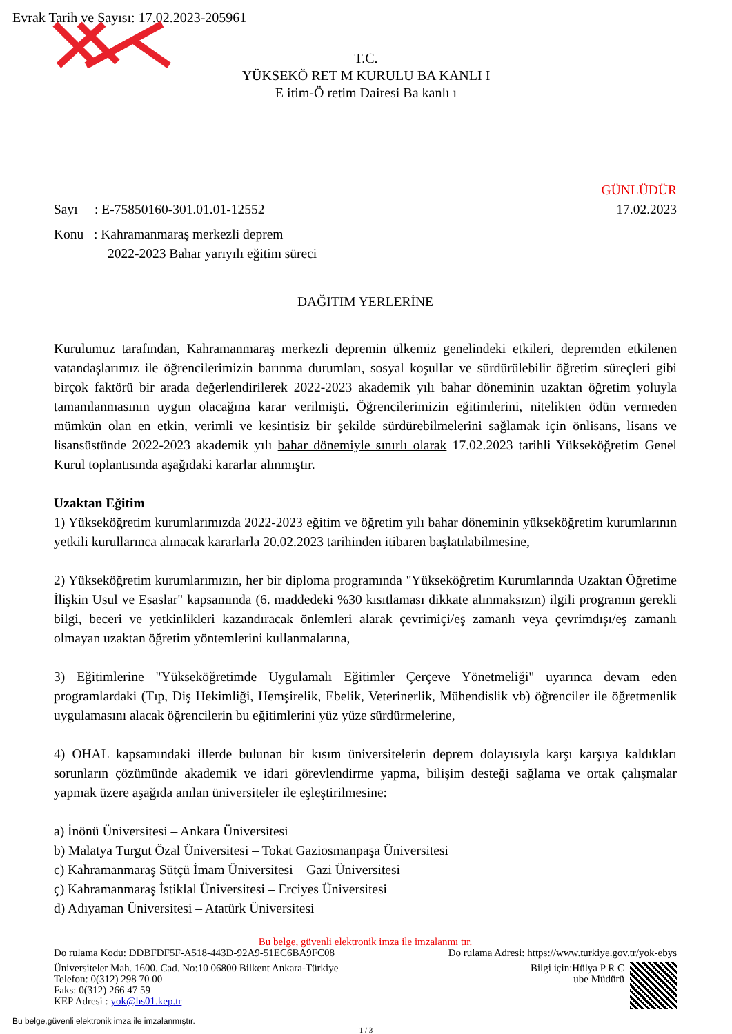Evrak Tarih ve Sayısı: 17.02.2023-205961
T.C.
YÜKSEKÖ RET M KURULU BA KANLI I
E itim-Ö retim Dairesi Ba kanlı ı
GÜNLÜDÜR
Sayı : E-75850160-301.01.01-12552 17.02.2023
Konu : Kahramanmaraş merkezli deprem
2022-2023 Bahar yarıyılı eğitim süreci
DAĞITIM YERLERİNE
Kurulumuz tarafından, Kahramanmaraş merkezli depremin ülkemiz genelindeki etkileri, depremden etkilenen vatandaşlarımız ile öğrencilerimizin barınma durumları, sosyal koşullar ve sürdürülebilir öğretim süreçleri gibi birçok faktörü bir arada değerlendirilerek 2022-2023 akademik yılı bahar döneminin uzaktan öğretim yoluyla tamamlanmasının uygun olacağına karar verilmişti. Öğrencilerimizin eğitimlerini, nitelikten ödün vermeden mümkün olan en etkin, verimli ve kesintisiz bir şekilde sürdürebilmelerini sağlamak için önlisans, lisans ve lisansüstünde 2022-2023 akademik yılı bahar dönemiyle sınırlı olarak 17.02.2023 tarihli Yükseköğretim Genel Kurul toplantısında aşağıdaki kararlar alınmıştır.
Uzaktan Eğitim
1) Yükseköğretim kurumlarımızda 2022-2023 eğitim ve öğretim yılı bahar döneminin yükseköğretim kurumlarının yetkili kurullarınca alınacak kararlarla 20.02.2023 tarihinden itibaren başlatılabilmesine,
2) Yükseköğretim kurumlarımızın, her bir diploma programında "Yükseköğretim Kurumlarında Uzaktan Öğretime İlişkin Usul ve Esaslar" kapsamında (6. maddedeki %30 kısıtlaması dikkate alınmaksızın) ilgili programın gerekli bilgi, beceri ve yetkinlikleri kazandıracak önlemleri alarak çevrimiçi/eş zamanlı veya çevrimdışı/eş zamanlı olmayan uzaktan öğretim yöntemlerini kullanmalarına,
3) Eğitimlerine "Yükseköğretimde Uygulamalı Eğitimler Çerçeve Yönetmeliği" uyarınca devam eden programlardaki (Tıp, Diş Hekimliği, Hemşirelik, Ebelik, Veterinerlik, Mühendislik vb) öğrenciler ile öğretmenlik uygulamasını alacak öğrencilerin bu eğitimlerini yüz yüze sürdürmelerine,
4) OHAL kapsamındaki illerde bulunan bir kısım üniversitelerin deprem dolayısıyla karşı karşıya kaldıkları sorunların çözümünde akademik ve idari görevlendirme yapma, bilişim desteği sağlama ve ortak çalışmalar yapmak üzere aşağıda anılan üniversiteler ile eşleştirilmesine:
a) İnönü Üniversitesi – Ankara Üniversitesi
b) Malatya Turgut Özal Üniversitesi – Tokat Gaziosmanpaşa Üniversitesi
c) Kahramanmaraş Sütçü İmam Üniversitesi – Gazi Üniversitesi
ç) Kahramanmaraş İstiklal Üniversitesi – Erciyes Üniversitesi
d) Adıyaman Üniversitesi – Atatürk Üniversitesi
Bu belge, güvenli elektronik imza ile imzalanmı tır.
Do rulama Kodu: DDBFDF5F-A518-443D-92A9-51EC6BA9FC08 Do rulama Adresi: https://www.turkiye.gov.tr/yok-ebys
Üniversiteler Mah. 1600. Cad. No:10 06800 Bilkent Ankara-Türkiye
Telefon: 0(312) 298 70 00
Faks: 0(312) 266 47 59
KEP Adresi : yok@hs01.kep.tr
Bilgi için:Hülya P R C
ube Müdürü
Bu belge,güvenli elektronik imza ile imzalanmıştır.
1 / 3